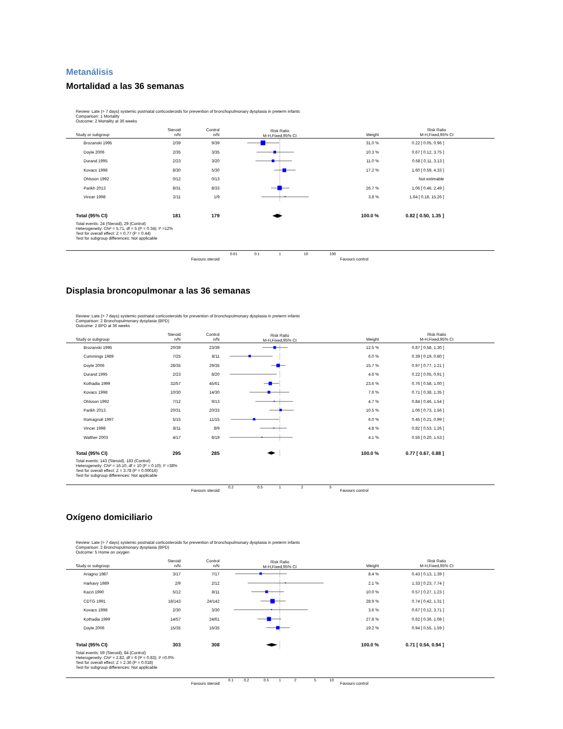Metanálisis
Mortalidad a las 36 semanas
Review: Late (> 7 days) systemic postnatal corticosteroids for prevention of bronchopulmonary dysplasia in preterm infants
Comparison: 1 Mortality
Outcome: 2 Mortality at 36 weeks
| Study or subgroup | Steroid n/N | Control n/N | Risk Ratio M-H,Fixed,95% CI | Weight | Risk Ratio M-H,Fixed,95% CI |
| --- | --- | --- | --- | --- | --- |
| Brozanski 1995 | 2/39 | 9/39 | | 31.0 % | 0.22 [ 0.05, 0.96 ] |
| Doyle 2006 | 2/35 | 3/35 | | 10.3 % | 0.67 [ 0.12, 3.75 ] |
| Durand 1995 | 2/23 | 3/20 | | 11.0 % | 0.58 [ 0.11, 3.13 ] |
| Kovacs 1998 | 8/30 | 5/30 | | 17.2 % | 1.60 [ 0.59, 4.33 ] |
| Ohlsson 1992 | 0/12 | 0/13 | | | Not estimable |
| Parikh 2013 | 8/31 | 8/33 | | 26.7 % | 1.06 [ 0.46, 2.49 ] |
| Vincer 1998 | 2/11 | 1/9 | | 3.8 % | 1.64 [ 0.18, 15.26 ] |
| Total (95% CI) | 181 | 179 | | 100.0 % | 0.82 [ 0.50, 1.35 ] |
| Total events: 24 (Steroid), 29 (Control) Heterogeneity: Chi² = 5.71, df = 5 (P = 0.34); I² =12% Test for overall effect: Z = 0.77 (P = 0.44) Test for subgroup differences: Not applicable | | | | | |
| Favours steroid | | | 0.01 0.1 1 10 100 | Favours control | |
Displasia broncopulmonar a las 36 semanas
Review: Late (> 7 days) systemic postnatal corticosteroids for prevention of bronchopulmonary dysplasia in preterm infants
Comparison: 2 Bronchopulmonary dysplasia (BPD)
Outcome: 2 BPD at 36 weeks
| Study or subgroup | Steroid n/N | Control n/N | Risk Ratio M-H,Fixed,95% CI | Weight | Risk Ratio M-H,Fixed,95% CI |
| --- | --- | --- | --- | --- | --- |
| Brozanski 1995 | 20/39 | 23/39 | | 12.5 % | 0.87 [ 0.58, 1.30 ] |
| Cummings 1989 | 7/25 | 8/11 | | 6.0 % | 0.39 [ 0.19, 0.80 ] |
| Doyle 2006 | 28/35 | 29/35 | | 15.7 % | 0.97 [ 0.77, 1.21 ] |
| Durand 1995 | 2/23 | 8/20 | | 4.6 % | 0.22 [ 0.05, 0.91 ] |
| Kothadia 1999 | 32/57 | 45/61 | | 23.6 % | 0.76 [ 0.58, 1.00 ] |
| Kovacs 1998 | 10/30 | 14/30 | | 7.6 % | 0.71 [ 0.38, 1.35 ] |
| Ohlsson 1992 | 7/12 | 9/13 | | 4.7 % | 0.84 [ 0.46, 1.54 ] |
| Parikh 2013 | 20/31 | 20/33 | | 10.5 % | 1.06 [ 0.73, 1.56 ] |
| Romagnoli 1997 | 5/15 | 11/15 | | 6.0 % | 0.45 [ 0.21, 0.99 ] |
| Vincer 1998 | 8/11 | 8/9 | | 4.8 % | 0.82 [ 0.53, 1.26 ] |
| Walther 2003 | 4/17 | 8/19 | | 4.1 % | 0.56 [ 0.20, 1.53 ] |
| Total (95% CI) | 295 | 285 | | 100.0 % | 0.77 [ 0.67, 0.88 ] |
| Total events: 143 (Steroid), 183 (Control) Heterogeneity: Chi² = 16.10, df = 10 (P = 0.10); I² =38% Test for overall effect: Z = 3.78 (P = 0.00016) Test for subgroup differences: Not applicable | | | | | |
| Favours steroid | | | 0.2 0.5 1 2 5 | Favours control | |
Oxígeno domiciliario
Review: Late (> 7 days) systemic postnatal corticosteroids for prevention of bronchopulmonary dysplasia in preterm infants
Comparison: 2 Bronchopulmonary dysplasia (BPD)
Outcome: 5 Home on oxygen
| Study or subgroup | Steroid n/N | Control n/N | Risk Ratio M-H,Fixed,95% CI | Weight | Risk Ratio M-H,Fixed,95% CI |
| --- | --- | --- | --- | --- | --- |
| Ariagno 1987 | 3/17 | 7/17 | | 8.4 % | 0.43 [ 0.13, 1.39 ] |
| Harkavy 1989 | 2/9 | 2/12 | | 2.1 % | 1.33 [ 0.23, 7.74 ] |
| Kazzi 1990 | 5/12 | 8/11 | | 10.0 % | 0.57 [ 0.27, 1.23 ] |
| CDTG 1991 | 18/143 | 24/142 | | 28.9 % | 0.74 [ 0.42, 1.31 ] |
| Kovacs 1998 | 2/30 | 3/30 | | 3.6 % | 0.67 [ 0.12, 3.71 ] |
| Kothadia 1999 | 14/57 | 24/61 | | 27.8 % | 0.62 [ 0.36, 1.08 ] |
| Doyle 2006 | 15/35 | 16/35 | | 19.2 % | 0.94 [ 0.55, 1.59 ] |
| Total (95% CI) | 303 | 308 | | 100.0 % | 0.71 [ 0.54, 0.94 ] |
| Total events: 59 (Steroid), 84 (Control) Heterogeneity: Chi² = 2.82, df = 6 (P = 0.83); I² =0.0% Test for overall effect: Z = 2.36 (P = 0.018) Test for subgroup differences: Not applicable | | | | | |
| Favours steroid | | | 0.1 0.2 0.5 1 2 5 10 | Favours control | |